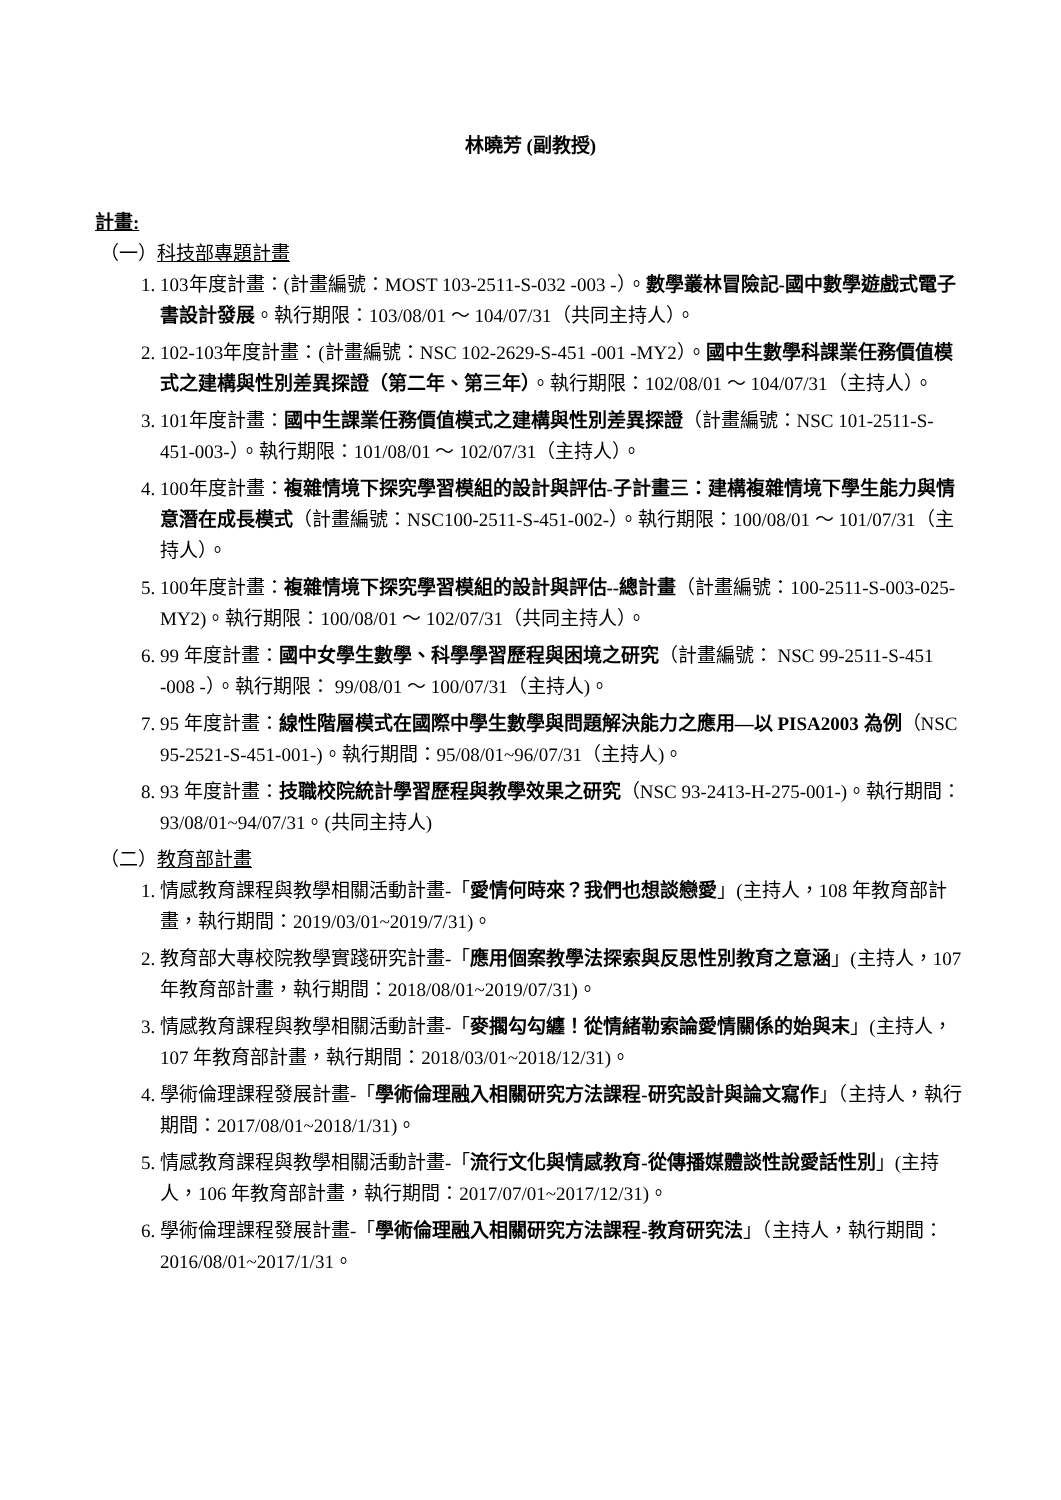林曉芳 (副教授)
計畫:
（一）科技部專題計畫
1. 103年度計畫：(計畫編號：MOST 103-2511-S-032 -003 -）。數學叢林冒險記-國中數學遊戲式電子書設計發展。執行期限：103/08/01 ～ 104/07/31（共同主持人）。
2. 102-103年度計畫：(計畫編號：NSC 102-2629-S-451 -001 -MY2）。國中生數學科課業任務價值模式之建構與性別差異探證（第二年、第三年）。執行期限：102/08/01 ～ 104/07/31（主持人）。
3. 101年度計畫：國中生課業任務價值模式之建構與性別差異探證（計畫編號：NSC 101-2511-S-451-003-）。執行期限：101/08/01 ～ 102/07/31（主持人）。
4. 100年度計畫：複雜情境下探究學習模組的設計與評估-子計畫三：建構複雜情境下學生能力與情意潛在成長模式（計畫編號：NSC100-2511-S-451-002-）。執行期限：100/08/01 ～ 101/07/31（主持人）。
5. 100年度計畫：複雜情境下探究學習模組的設計與評估--總計畫（計畫編號：100-2511-S-003-025-MY2)。執行期限：100/08/01 ～ 102/07/31（共同主持人）。
6. 99 年度計畫：國中女學生數學、科學學習歷程與困境之研究（計畫編號： NSC 99-2511-S-451 -008 -）。執行期限： 99/08/01 ～ 100/07/31（主持人)。
7. 95 年度計畫：線性階層模式在國際中學生數學與問題解決能力之應用—以 PISA2003 為例（NSC 95-2521-S-451-001-)。執行期間：95/08/01~96/07/31（主持人)。
8. 93 年度計畫：技職校院統計學習歷程與教學效果之研究（NSC 93-2413-H-275-001-)。執行期間：93/08/01~94/07/31。(共同主持人)
（二）教育部計畫
1. 情感教育課程與教學相關活動計畫-「愛情何時來？我們也想談戀愛」(主持人，108 年教育部計畫，執行期間：2019/03/01~2019/7/31)。
2. 教育部大專校院教學實踐研究計畫-「應用個案教學法探索與反思性別教育之意涵」(主持人，107 年教育部計畫，執行期間：2018/08/01~2019/07/31)。
3. 情感教育課程與教學相關活動計畫-「麥擱勾勾纏！從情緒勒索論愛情關係的始與末」(主持人，107 年教育部計畫，執行期間：2018/03/01~2018/12/31)。
4. 學術倫理課程發展計畫-「學術倫理融入相關研究方法課程-研究設計與論文寫作」（主持人，執行期間：2017/08/01~2018/1/31)。
5. 情感教育課程與教學相關活動計畫-「流行文化與情感教育-從傳播媒體談性說愛話性別」(主持人，106 年教育部計畫，執行期間：2017/07/01~2017/12/31)。
6. 學術倫理課程發展計畫-「學術倫理融入相關研究方法課程-教育研究法」（主持人，執行期間：2016/08/01~2017/1/31。